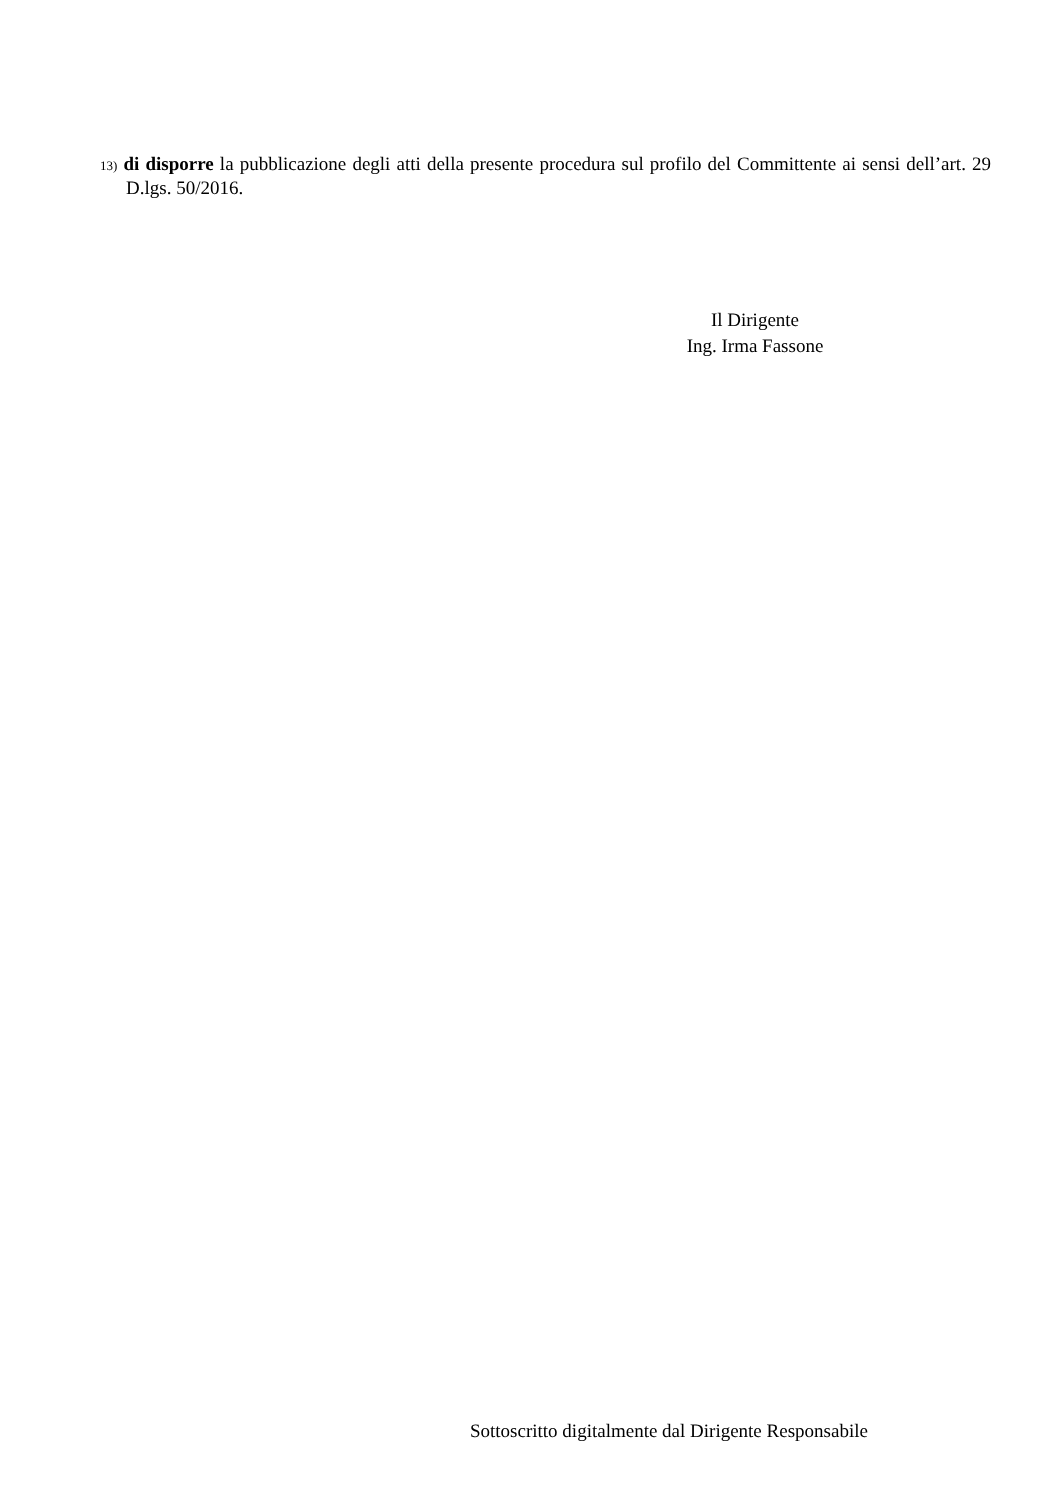13) di disporre la pubblicazione degli atti della presente procedura sul profilo del Committente ai sensi dell’art. 29 D.lgs. 50/2016.
Il Dirigente
Ing. Irma Fassone
Sottoscritto digitalmente dal Dirigente Responsabile